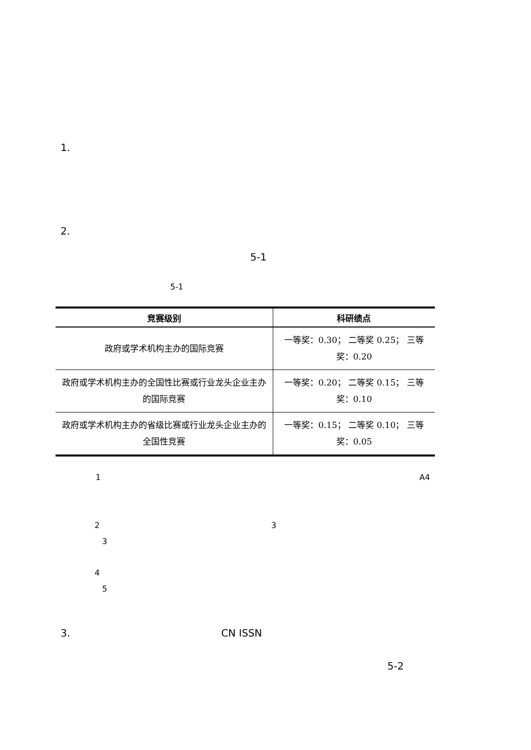1.
2.
5-1
5-1
| 竞赛级别 | 科研绩点 |
| --- | --- |
| 政府或学术机构主办的国际竞赛 | 一等奖：0.30； 二等奖 0.25； 三等奖：0.20 |
| 政府或学术机构主办的全国性比赛或行业龙头企业主办的国际竞赛 | 一等奖：0.20； 二等奖 0.15； 三等奖：0.10 |
| 政府或学术机构主办的省级比赛或行业龙头企业主办的全国性竞赛 | 一等奖：0.15； 二等奖 0.10； 三等奖：0.05 |
1 A4
2 3
3
4
5
3. CN ISSN
5-2